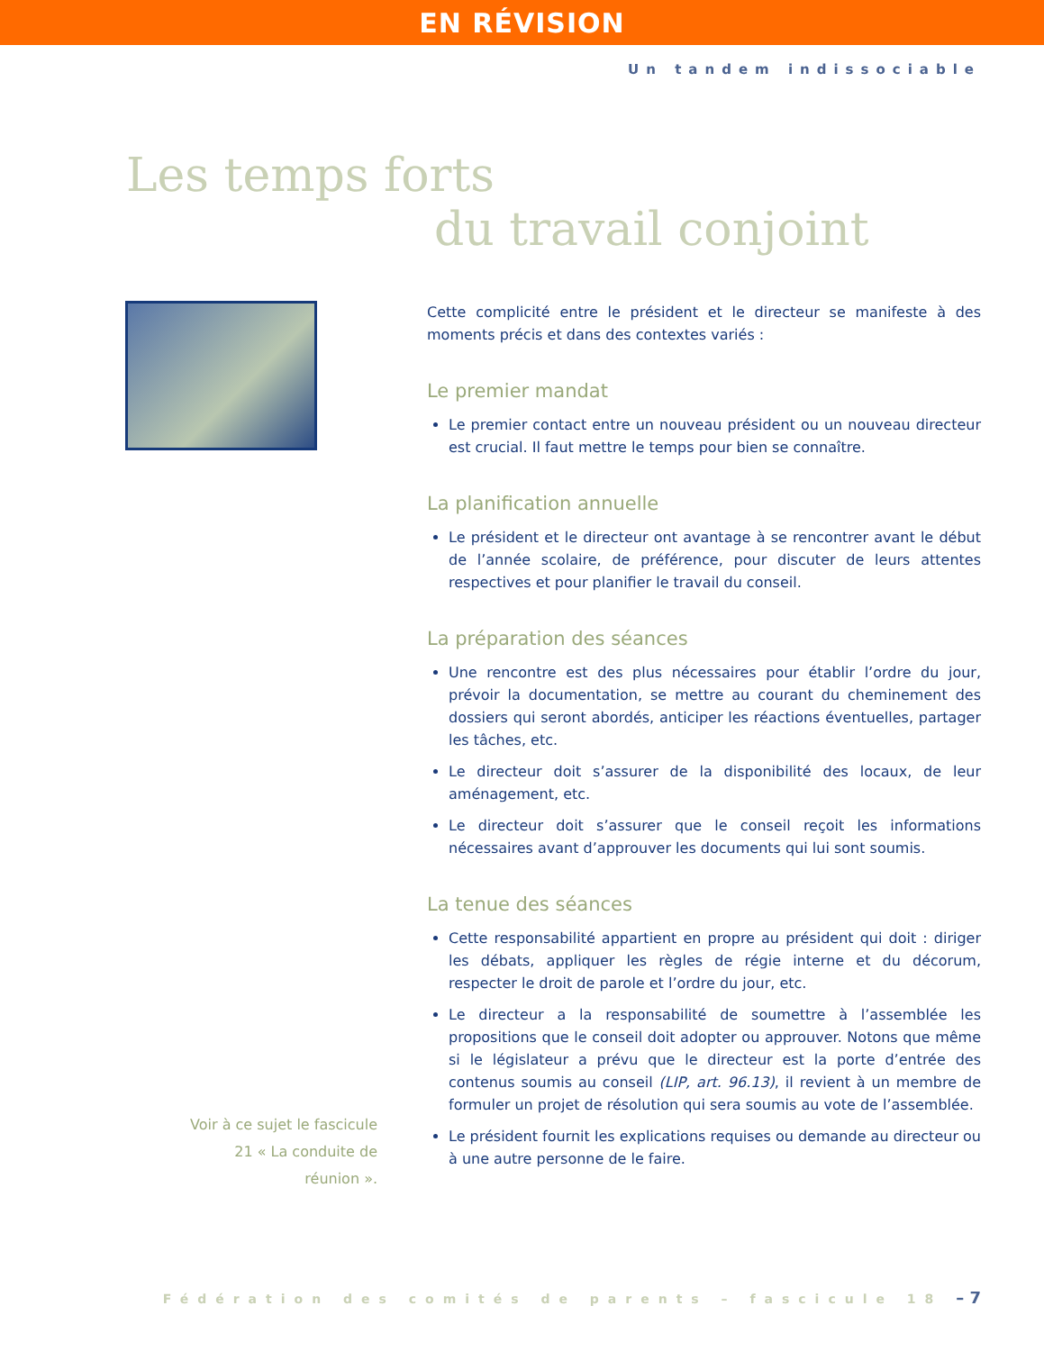EN RÉVISION
Un tandem indissociable
Les temps forts
du travail conjoint
Voir à ce sujet le fascicule
21 « La conduite de
réunion ».
Cette complicité entre le président et le directeur se manifeste à des moments précis et dans des contextes variés :
Le premier mandat
Le premier contact entre un nouveau président ou un nouveau directeur est crucial. Il faut mettre le temps pour bien se connaître.
La planification annuelle
Le président et le directeur ont avantage à se rencontrer avant le début de l’année scolaire, de préférence, pour discuter de leurs attentes respectives et pour planifier le travail du conseil.
La préparation des séances
Une rencontre est des plus nécessaires pour établir l’ordre du jour, prévoir la documentation, se mettre au courant du cheminement des dossiers qui seront abordés, anticiper les réactions éventuelles, partager les tâches, etc.
Le directeur doit s’assurer de la disponibilité des locaux, de leur aménagement, etc.
Le directeur doit s’assurer que le conseil reçoit les informations nécessaires avant d’approuver les documents qui lui sont soumis.
La tenue des séances
Cette responsabilité appartient en propre au président qui doit : diriger les débats, appliquer les règles de régie interne et du décorum, respecter le droit de parole et l’ordre du jour, etc.
Le directeur a la responsabilité de soumettre à l’assemblée les propositions que le conseil doit adopter ou approuver. Notons que même si le législateur a prévu que le directeur est la porte d’entrée des contenus soumis au conseil (LIP, art. 96.13), il revient à un membre de formuler un projet de résolution qui sera soumis au vote de l’assemblée.
Le président fournit les explications requises ou demande au directeur ou à une autre personne de le faire.
Fédération des comités de parents – fascicule 18 – 7